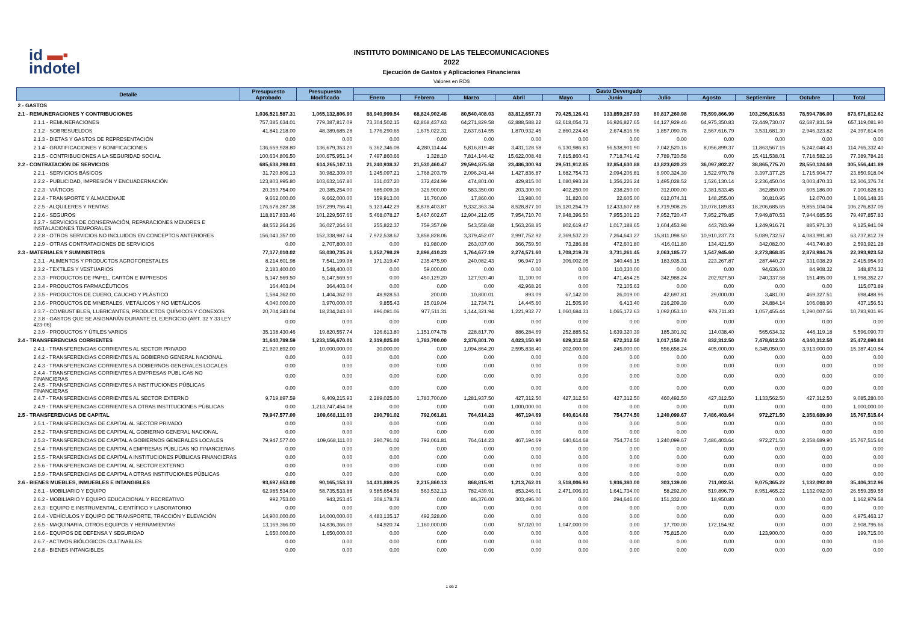id ▬▪
indotel
INSTITUTO DOMINICANO DE LAS TELECOMUNICACIONES
2022
Ejecución de Gastos y Aplicaciones Financieras
Valores en RD$
| Detalle | Presupuesto Aprobado | Presupuesto Modificado | Gasto Devengado | | | | | | | | | | |
| --- | --- | --- | --- | --- | --- | --- | --- | --- | --- | --- | --- | --- | --- |
| | | | Enero | Febrero | Marzo | Abril | Mayo | Junio | Julio | Agosto | Septiembre | Octubre | Total |
| 2 - GASTOS | | | | | | | | | | | | | |
| 2.1 - REMUNERACIONES Y CONTRIBUCIONES | 1,036,521,587.31 | 1,065,132,806.90 | 88,940,999.54 | 68,824,902.48 | 80,540,408.03 | 83,812,657.73 | 79,425,126.41 | 133,859,287.93 | 80,817,260.98 | 75,599,866.99 | 103,256,516.53 | 78,594,786.00 | 873,671,812.62 |
| 2.1.1 - REMUNERACIONES | 757,385,634.01 | 779,387,817.09 | 73,304,502.15 | 62,868,437.63 | 64,271,829.58 | 62,888,588.22 | 62,618,054.72 | 66,926,827.65 | 64,127,929.46 | 64,975,350.83 | 72,449,730.07 | 62,687,831.59 | 657,119,081.90 |
| 2.1.2 - SOBRESUELDOS | 41,841,218.00 | 48,389,685.28 | 1,776,290.65 | 1,675,022.31 | 2,637,614.55 | 1,870,932.45 | 2,860,224.45 | 2,674,816.96 | 1,857,090.78 | 2,567,616.79 | 3,531,681.30 | 2,946,323.82 | 24,397,614.06 |
| 2.1.3 - DIETAS Y GASTOS DE REPRESENTACIÓN | 0.00 | 0.00 | 0.00 | 0.00 | 0.00 | 0.00 | 0.00 | 0.00 | 0.00 | 0.00 | 0.00 | 0.00 | 0.00 |
| 2.1.4 - GRATIFICACIONES Y BONIFICACIONES | 136,659,928.80 | 136,679,353.20 | 6,362,346.08 | 4,280,114.44 | 5,816,819.48 | 3,431,128.58 | 6,130,986.81 | 56,538,901.90 | 7,042,520.16 | 8,056,899.37 | 11,863,567.15 | 5,242,048.43 | 114,765,332.40 |
| 2.1.5 - CONTRIBUCIONES A LA SEGURIDAD SOCIAL | 100,634,806.50 | 100,675,951.34 | 7,497,860.66 | 1,328.10 | 7,814,144.42 | 15,622,008.48 | 7,815,860.43 | 7,718,741.42 | 7,789,720.58 | 0.00 | 15,411,538.01 | 7,718,582.16 | 77,389,784.26 |
| 2.2 - CONTRATACIÓN DE SERVICIOS | 685,638,298.03 | 614,265,107.11 | 21,240,938.37 | 21,530,460.47 | 29,594,875.58 | 23,486,300.94 | 29,511,912.85 | 32,854,630.88 | 43,823,620.23 | 36,097,802.27 | 38,865,775.70 | 28,550,124.60 | 305,556,441.89 |
| 2.2.1 - SERVICIOS BÁSICOS | 31,720,806.13 | 30,982,309.00 | 1,245,097.21 | 1,768,203.79 | 2,096,241.44 | 1,427,836.87 | 1,682,754.73 | 2,094,206.81 | 6,900,324.39 | 1,522,970.78 | 3,397,377.25 | 1,715,904.77 | 23,850,918.04 |
| 2.2.2 - PUBLICIDAD, IMPRESIÓN Y ENCUADERNACIÓN | 123,803,995.80 | 103,632,167.80 | 331,037.20 | 372,424.99 | 474,801.00 | 429,815.00 | 1,080,993.28 | 1,356,226.24 | 1,495,028.52 | 1,526,130.14 | 2,236,450.04 | 3,003,470.33 | 12,306,376.74 |
| 2.2.3 - VIÁTICOS | 20,359,754.00 | 20,385,254.00 | 685,009.36 | 326,900.00 | 583,350.00 | 203,300.00 | 402,250.00 | 238,250.00 | 312,000.00 | 3,381,533.45 | 362,850.00 | 605,186.00 | 7,100,628.81 |
| 2.2.4 - TRANSPORTE Y ALMACENAJE | 9,662,000.00 | 9,662,000.00 | 159,913.00 | 16,760.00 | 17,860.00 | 13,980.00 | 31,820.00 | 22,605.00 | 612,074.31 | 148,255.00 | 30,810.95 | 12,070.00 | 1,066,148.26 |
| 2.2.5 - ALQUILERES Y RENTAS | 176,678,287.38 | 157,299,756.41 | 5,123,442.29 | 8,878,403.87 | 9,332,363.34 | 8,528,877.10 | 15,120,254.79 | 12,433,607.88 | 8,719,908.26 | 10,078,189.83 | 18,206,685.65 | 9,855,104.04 | 106,276,837.05 |
| 2.2.6 - SEGUROS | 118,817,833.46 | 101,229,567.66 | 5,468,078.27 | 5,467,602.67 | 12,904,212.05 | 7,954,710.70 | 7,948,396.50 | 7,955,301.23 | 7,952,720.47 | 7,952,279.85 | 7,949,870.53 | 7,944,685.56 | 79,497,857.83 |
| 2.2.7 - SERVICIOS DE CONSERVACIÓN, REPARACIONES MENORES E INSTALACIONES TEMPORALES | 48,552,264.26 | 36,027,264.60 | 255,822.37 | 759,357.09 | 543,558.68 | 1,563,268.85 | 802,619.47 | 1,017,188.65 | 1,604,453.98 | 443,783.99 | 1,249,916.71 | 885,971.30 | 9,125,941.09 |
| 2.2.8 - OTROS SERVICIOS NO INCLUIDOS EN CONCEPTOS ANTERIORES | 156,043,357.00 | 152,338,987.64 | 7,972,538.67 | 3,858,828.06 | 3,379,452.07 | 2,997,752.92 | 2,369,537.20 | 7,264,643.27 | 15,811,098.50 | 10,910,237.73 | 5,089,732.57 | 4,083,991.80 | 63,737,812.79 |
| 2.2.9 - OTRAS CONTRATACIONES DE SERVICIOS | 0.00 | 2,707,800.00 | 0.00 | 81,980.00 | 263,037.00 | 366,759.50 | 73,286.88 | 472,601.80 | 416,011.80 | 134,421.50 | 342,082.00 | 443,740.80 | 2,593,921.28 |
| 2.3 - MATERIALES Y SUMINISTROS | 77,177,010.02 | 58,030,735.26 | 1,252,798.29 | 2,898,410.23 | 1,764,677.19 | 2,274,571.60 | 1,708,219.78 | 3,731,261.45 | 2,063,185.77 | 1,547,945.60 | 2,273,868.85 | 2,878,984.76 | 22,393,923.52 |
| 2.3.1 - ALIMENTOS Y PRODUCTOS AGROFORESTALES | 8,214,601.98 | 7,541,199.98 | 171,319.47 | 235,475.90 | 240,082.43 | 96,947.19 | 306,002.05 | 340,446.15 | 183,935.31 | 223,267.87 | 287,440.27 | 331,038.29 | 2,415,954.93 |
| 2.3.2 - TEXTILES Y VESTUARIOS | 2,183,400.00 | 1,548,400.00 | 0.00 | 59,000.00 | 0.00 | 0.00 | 0.00 | 110,330.00 | 0.00 | 0.00 | 94,636.00 | 84,908.32 | 348,874.32 |
| 2.3.3 - PRODUCTOS DE PAPEL, CARTÓN E IMPRESOS | 5,147,569.50 | 5,147,569.50 | 0.00 | 450,129.20 | 127,920.40 | 11,100.00 | 0.00 | 471,454.25 | 342,988.24 | 202,927.50 | 240,337.68 | 151,495.00 | 1,998,352.27 |
| 2.3.4 - PRODUCTOS FARMACÉUTICOS | 164,403.04 | 364,403.04 | 0.00 | 0.00 | 0.00 | 42,968.26 | 0.00 | 72,105.63 | 0.00 | 0.00 | 0.00 | 0.00 | 115,073.89 |
| 2.3.5 - PRODUCTOS DE CUERO, CAUCHO Y PLÁSTICO | 1,584,362.00 | 1,404,362.00 | 48,928.53 | 200.00 | 10,800.01 | 893.09 | 67,142.00 | 26,019.00 | 42,697.81 | 29,000.00 | 3,481.00 | 469,327.51 | 698,488.95 |
| 2.3.6 - PRODUCTOS DE MINERALES, METÁLICOS Y NO METÁLICOS | 4,040,000.00 | 3,970,000.00 | 9,855.43 | 25,019.04 | 12,734.71 | 14,445.60 | 21,505.90 | 6,413.40 | 216,209.39 | 0.00 | 24,884.14 | 106,088.90 | 437,156.51 |
| 2.3.7 - COMBUSTIBLES, LUBRICANTES, PRODUCTOS QUÍMICOS Y CONEXOS | 20,704,243.04 | 18,234,243.00 | 896,081.06 | 977,511.31 | 1,144,321.94 | 1,221,932.77 | 1,060,684.31 | 1,065,172.63 | 1,092,053.10 | 978,711.83 | 1,057,455.44 | 1,290,007.56 | 10,783,931.95 |
| 2.3.8 - GASTOS QUE SE ASIGNARÁN DURANTE EL EJERCICIO (ART. 32 Y 33 LEY 423-06) | 0.00 | 0.00 | 0.00 | 0.00 | 0.00 | 0.00 | 0.00 | 0.00 | 0.00 | 0.00 | 0.00 | 0.00 | 0.00 |
| 2.3.9 - PRODUCTOS Y ÚTILES VARIOS | 35,138,430.46 | 19,820,557.74 | 126,613.80 | 1,151,074.78 | 228,817.70 | 886,284.69 | 252,885.52 | 1,639,320.39 | 185,301.92 | 114,038.40 | 565,634.32 | 446,119.18 | 5,596,090.70 |
| 2.4 - TRANSFERENCIAS CORRIENTES | 31,640,789.59 | 1,233,156,670.01 | 2,319,025.00 | 1,783,700.00 | 2,376,801.70 | 4,023,150.90 | 629,312.50 | 672,312.50 | 1,017,150.74 | 832,312.50 | 7,478,612.50 | 4,340,312.50 | 25,472,690.84 |
| 2.4.1 - TRANSFERENCIAS CORRIENTES AL SECTOR PRIVADO | 21,920,892.00 | 10,000,000.00 | 30,000.00 | 0.00 | 1,094,864.20 | 2,595,838.40 | 202,000.00 | 245,000.00 | 556,658.24 | 405,000.00 | 6,345,050.00 | 3,913,000.00 | 15,387,410.84 |
| 2.4.2 - TRANSFERENCIAS CORRIENTES AL GOBIERNO GENERAL NACIONAL | 0.00 | 0.00 | 0.00 | 0.00 | 0.00 | 0.00 | 0.00 | 0.00 | 0.00 | 0.00 | 0.00 | 0.00 | 0.00 |
| 2.4.3 - TRANSFERENCIAS CORRIENTES A GOBIERNOS GENERALES LOCALES | 0.00 | 0.00 | 0.00 | 0.00 | 0.00 | 0.00 | 0.00 | 0.00 | 0.00 | 0.00 | 0.00 | 0.00 | 0.00 |
| 2.4.4 - TRANSFERENCIAS CORRIENTES A EMPRESAS PÚBLICAS NO FINANCIERAS | 0.00 | 0.00 | 0.00 | 0.00 | 0.00 | 0.00 | 0.00 | 0.00 | 0.00 | 0.00 | 0.00 | 0.00 | 0.00 |
| 2.4.5 - TRANSFERENCIAS CORRIENTES A INSTITUCIONES PÚBLICAS FINANCIERAS | 0.00 | 0.00 | 0.00 | 0.00 | 0.00 | 0.00 | 0.00 | 0.00 | 0.00 | 0.00 | 0.00 | 0.00 | 0.00 |
| 2.4.7 - TRANSFERENCIAS CORRIENTES AL SECTOR EXTERNO | 9,719,897.59 | 9,409,215.93 | 2,289,025.00 | 1,783,700.00 | 1,281,937.50 | 427,312.50 | 427,312.50 | 427,312.50 | 460,492.50 | 427,312.50 | 1,133,562.50 | 427,312.50 | 9,085,280.00 |
| 2.4.9 - TRANSFERENCIAS CORRIENTES A OTRAS INSTITUCIONES PÚBLICAS | 0.00 | 1,213,747,454.08 | 0.00 | 0.00 | 0.00 | 1,000,000.00 | 0.00 | 0.00 | 0.00 | 0.00 | 0.00 | 0.00 | 1,000,000.00 |
| 2.5 - TRANSFERENCIAS DE CAPITAL | 79,947,577.00 | 109,668,111.00 | 290,791.02 | 792,061.81 | 764,614.23 | 467,194.69 | 640,614.68 | 754,774.50 | 1,240,099.67 | 7,486,403.64 | 972,271.50 | 2,358,689.90 | 15,767,515.64 |
| 2.5.1 - TRANSFERENCIAS DE CAPITAL AL SECTOR PRIVADO | 0.00 | 0.00 | 0.00 | 0.00 | 0.00 | 0.00 | 0.00 | 0.00 | 0.00 | 0.00 | 0.00 | 0.00 | 0.00 |
| 2.5.2 - TRANSFERENCIAS DE CAPITAL AL GOBIERNO GENERAL NACIONAL | 0.00 | 0.00 | 0.00 | 0.00 | 0.00 | 0.00 | 0.00 | 0.00 | 0.00 | 0.00 | 0.00 | 0.00 | 0.00 |
| 2.5.3 - TRANSFERENCIAS DE CAPITAL A GOBIERNOS GENERALES LOCALES | 79,947,577.00 | 109,668,111.00 | 290,791.02 | 792,061.81 | 764,614.23 | 467,194.69 | 640,614.68 | 754,774.50 | 1,240,099.67 | 7,486,403.64 | 972,271.50 | 2,358,689.90 | 15,767,515.64 |
| 2.5.4 - TRANSFERENCIAS DE CAPITAL A EMPRESAS PÚBLICAS NO FINANCIERAS | 0.00 | 0.00 | 0.00 | 0.00 | 0.00 | 0.00 | 0.00 | 0.00 | 0.00 | 0.00 | 0.00 | 0.00 | 0.00 |
| 2.5.5 - TRANSFERENCIAS DE CAPITAL A INSTITUCIONES PÚBLICAS FINANCIERAS | 0.00 | 0.00 | 0.00 | 0.00 | 0.00 | 0.00 | 0.00 | 0.00 | 0.00 | 0.00 | 0.00 | 0.00 | 0.00 |
| 2.5.6 - TRANSFERENCIAS DE CAPITAL AL SECTOR EXTERNO | 0.00 | 0.00 | 0.00 | 0.00 | 0.00 | 0.00 | 0.00 | 0.00 | 0.00 | 0.00 | 0.00 | 0.00 | 0.00 |
| 2.5.9 - TRANSFERENCIAS DE CAPITAL A OTRAS INSTITUCIONES PÚBLICAS | 0.00 | 0.00 | 0.00 | 0.00 | 0.00 | 0.00 | 0.00 | 0.00 | 0.00 | 0.00 | 0.00 | 0.00 | 0.00 |
| 2.6 - BIENES MUEBLES, INMUEBLES E INTANGIBLES | 93,697,653.00 | 90,165,153.33 | 14,431,889.25 | 2,215,860.13 | 868,815.91 | 1,213,762.01 | 3,518,006.93 | 1,936,380.00 | 303,139.00 | 711,002.51 | 9,075,365.22 | 1,132,092.00 | 35,406,312.96 |
| 2.6.1 - MOBILIARIO Y EQUIPO | 62,985,534.00 | 58,735,533.88 | 9,585,654.56 | 563,532.13 | 782,439.91 | 853,246.01 | 2,471,006.93 | 1,641,734.00 | 58,292.00 | 519,896.79 | 8,951,465.22 | 1,132,092.00 | 26,559,359.55 |
| 2.6.2 - MOBILIARIO Y EQUIPO EDUCACIONAL Y RECREATIVO | 992,753.00 | 943,253.45 | 308,178.78 | 0.00 | 86,376.00 | 303,496.00 | 0.00 | 294,646.00 | 151,332.00 | 18,950.80 | 0.00 | 0.00 | 1,162,979.58 |
| 2.6.3 - EQUIPO E INSTRUMENTAL, CIENTÍFICO Y LABORATORIO | 0.00 | 0.00 | 0.00 | 0.00 | 0.00 | 0.00 | 0.00 | 0.00 | 0.00 | 0.00 | 0.00 | 0.00 | 0.00 |
| 2.6.4 - VEHÍCULOS Y EQUIPO DE TRANSPORTE, TRACCIÓN Y ELEVACIÓN | 14,900,000.00 | 14,000,000.00 | 4,483,135.17 | 492,328.00 | 0.00 | 0.00 | 0.00 | 0.00 | 0.00 | 0.00 | 0.00 | 0.00 | 4,975,463.17 |
| 2.6.5 - MAQUINARIA, OTROS EQUIPOS Y HERRAMIENTAS | 13,169,366.00 | 14,836,366.00 | 54,920.74 | 1,160,000.00 | 0.00 | 57,020.00 | 1,047,000.00 | 0.00 | 17,700.00 | 172,154.92 | 0.00 | 0.00 | 2,508,795.66 |
| 2.6.6 - EQUIPOS DE DEFENSA Y SEGURIDAD | 1,650,000.00 | 1,650,000.00 | 0.00 | 0.00 | 0.00 | 0.00 | 0.00 | 0.00 | 75,815.00 | 0.00 | 123,900.00 | 0.00 | 199,715.00 |
| 2.6.7 - ACTIVOS BIÓLOGICOS CULTIVABLES | 0.00 | 0.00 | 0.00 | 0.00 | 0.00 | 0.00 | 0.00 | 0.00 | 0.00 | 0.00 | 0.00 | 0.00 | 0.00 |
| 2.6.8 - BIENES INTANGIBLES | 0.00 | 0.00 | 0.00 | 0.00 | 0.00 | 0.00 | 0.00 | 0.00 | 0.00 | 0.00 | 0.00 | 0.00 | 0.00 |
1 de 2